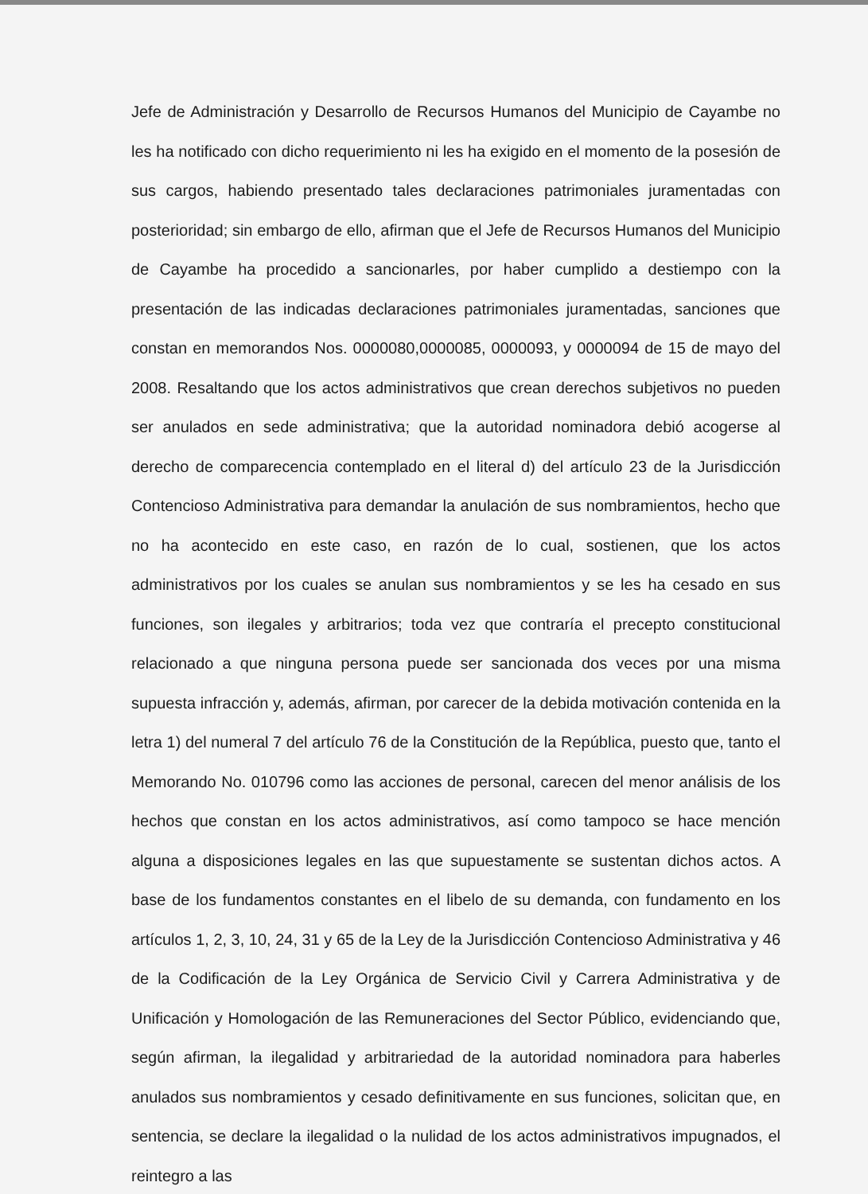Jefe de Administración y Desarrollo de Recursos Humanos del Municipio de Cayambe no les ha notificado con dicho requerimiento ni les ha exigido en el momento de la posesión de sus cargos, habiendo presentado tales declaraciones patrimoniales juramentadas con posterioridad; sin embargo de ello, afirman que el Jefe de Recursos Humanos del Municipio de Cayambe ha procedido a sancionarles, por haber cumplido a destiempo con la presentación de las indicadas declaraciones patrimoniales juramentadas, sanciones que constan en memorandos Nos. 0000080,0000085, 0000093, y 0000094 de 15 de mayo del 2008. Resaltando que los actos administrativos que crean derechos subjetivos no pueden ser anulados en sede administrativa; que la autoridad nominadora debió acogerse al derecho de comparecencia contemplado en el literal d) del artículo 23 de la Jurisdicción Contencioso Administrativa para demandar la anulación de sus nombramientos, hecho que no ha acontecido en este caso, en razón de lo cual, sostienen, que los actos administrativos por los cuales se anulan sus nombramientos y se les ha cesado en sus funciones, son ilegales y arbitrarios; toda vez que contraría el precepto constitucional relacionado a que ninguna persona puede ser sancionada dos veces por una misma supuesta infracción y, además, afirman, por carecer de la debida motivación contenida en la letra 1) del numeral 7 del artículo 76 de la Constitución de la República, puesto que, tanto el Memorando No. 010796 como las acciones de personal, carecen del menor análisis de los hechos que constan en los actos administrativos, así como tampoco se hace mención alguna a disposiciones legales en las que supuestamente se sustentan dichos actos. A base de los fundamentos constantes en el libelo de su demanda, con fundamento en los artículos 1, 2, 3, 10, 24, 31 y 65 de la Ley de la Jurisdicción Contencioso Administrativa y 46 de la Codificación de la Ley Orgánica de Servicio Civil y Carrera Administrativa y de Unificación y Homologación de las Remuneraciones del Sector Público, evidenciando que, según afirman, la ilegalidad y arbitrariedad de la autoridad nominadora para haberles anulados sus nombramientos y cesado definitivamente en sus funciones, solicitan que, en sentencia, se declare la ilegalidad o la nulidad de los actos administrativos impugnados, el reintegro a las